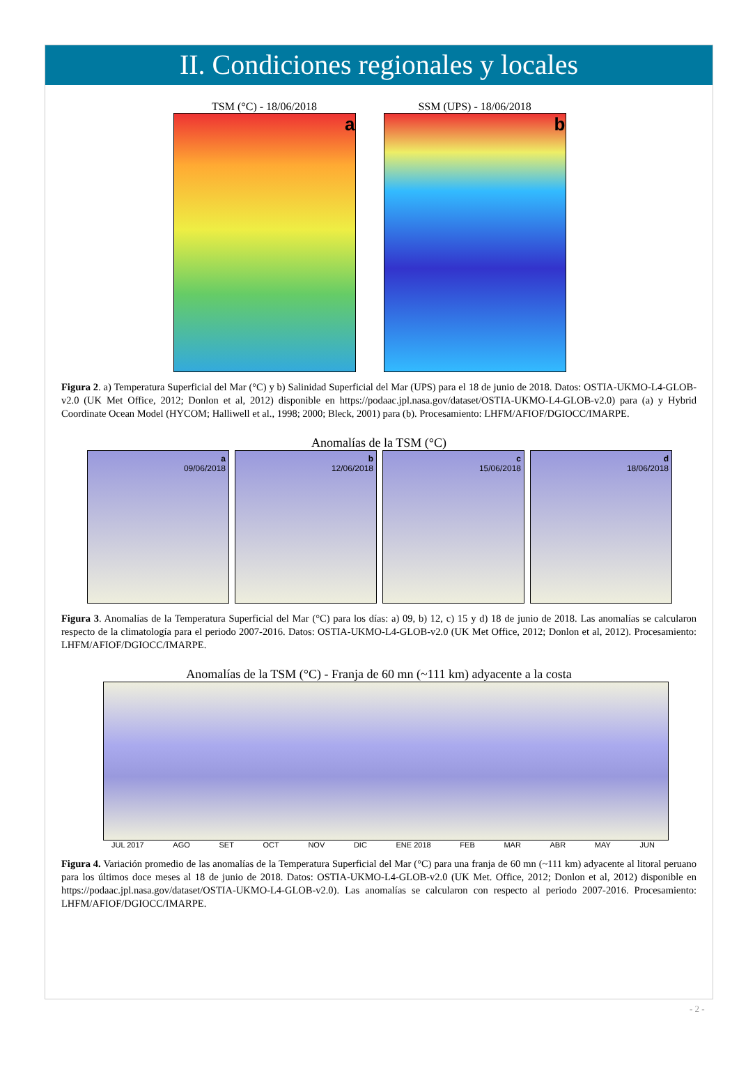II. Condiciones regionales y locales
TSM (°C) - 18/06/2018
a
SSM (UPS) - 18/06/2018
b
Figura 2. a) Temperatura Superficial del Mar (°C) y b) Salinidad Superficial del Mar (UPS) para el 18 de junio de 2018. Datos: OSTIA-UKMO-L4-GLOB-v2.0 (UK Met Office, 2012; Donlon et al, 2012) disponible en https://podaac.jpl.nasa.gov/dataset/OSTIA-UKMO-L4-GLOB-v2.0) para (a) y Hybrid Coordinate Ocean Model (HYCOM; Halliwell et al., 1998; 2000; Bleck, 2001) para (b). Procesamiento: LHFM/AFIOF/DGIOCC/IMARPE.
Anomalías de la TSM (°C)
a
09/06/2018
b
12/06/2018
c
15/06/2018
d
18/06/2018
Figura 3. Anomalías de la Temperatura Superficial del Mar (°C) para los días: a) 09, b) 12, c) 15 y d) 18 de junio de 2018. Las anomalías se calcularon respecto de la climatología para el periodo 2007-2016. Datos: OSTIA-UKMO-L4-GLOB-v2.0 (UK Met Office, 2012; Donlon et al, 2012). Procesamiento: LHFM/AFIOF/DGIOCC/IMARPE.
Anomalías de la TSM (°C) - Franja de 60 mn (~111 km) adyacente a la costa
JUL 2017 AGO SET OCT NOV DIC ENE 2018 FEB MAR ABR MAY JUN
Figura 4. Variación promedio de las anomalías de la Temperatura Superficial del Mar (°C) para una franja de 60 mn (~111 km) adyacente al litoral peruano para los últimos doce meses al 18 de junio de 2018. Datos: OSTIA-UKMO-L4-GLOB-v2.0 (UK Met. Office, 2012; Donlon et al, 2012) disponible en https://podaac.jpl.nasa.gov/dataset/OSTIA-UKMO-L4-GLOB-v2.0). Las anomalías se calcularon con respecto al periodo 2007-2016. Procesamiento: LHFM/AFIOF/DGIOCC/IMARPE.
- 2 -